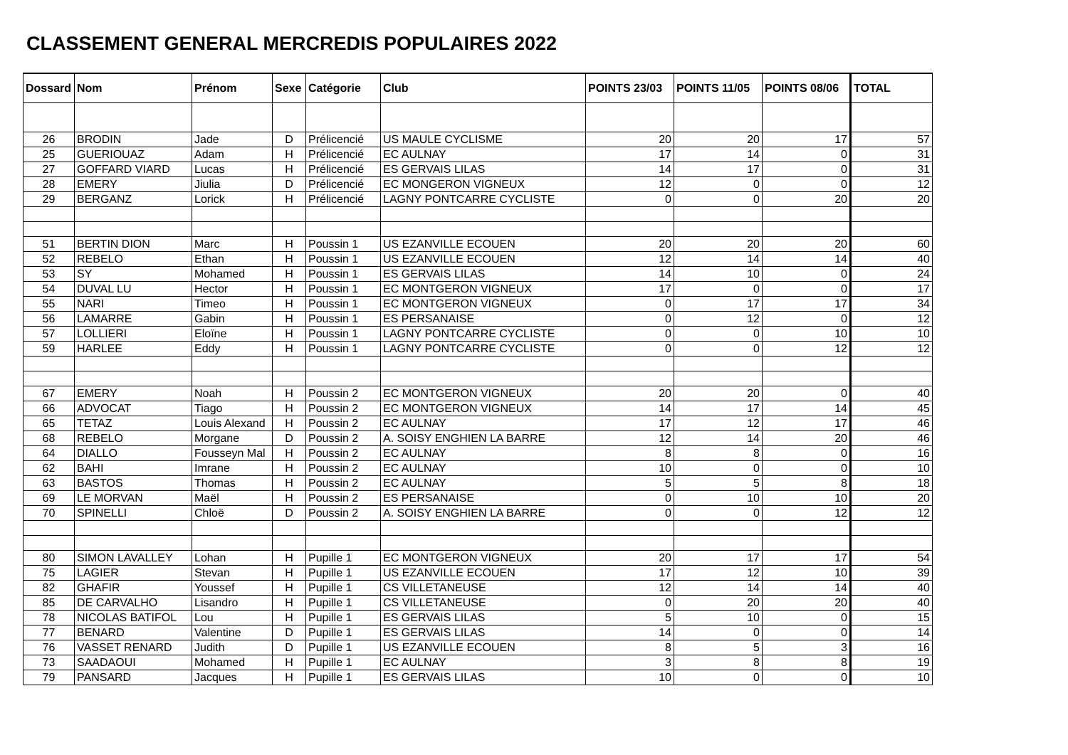CLASSEMENT GENERAL MERCREDIS POPULAIRES 2022
| Dossard | Nom | Prénom | Sexe | Catégorie | Club | POINTS 23/03 | POINTS 11/05 | POINTS 08/06 | TOTAL |
| --- | --- | --- | --- | --- | --- | --- | --- | --- | --- |
| 26 | BRODIN | Jade | D | Prélicencié | US MAULE CYCLISME | 20 | 20 | 17 | 57 |
| 25 | GUERIOUAZ | Adam | H | Prélicencié | EC AULNAY | 17 | 14 | 0 | 31 |
| 27 | GOFFARD VIARD | Lucas | H | Prélicencié | ES GERVAIS LILAS | 14 | 17 | 0 | 31 |
| 28 | EMERY | Jiulia | D | Prélicencié | EC MONGERON VIGNEUX | 12 | 0 | 0 | 12 |
| 29 | BERGANZ | Lorick | H | Prélicencié | LAGNY PONTCARRE CYCLISTE | 0 | 0 | 20 | 20 |
| 51 | BERTIN DION | Marc | H | Poussin 1 | US EZANVILLE ECOUEN | 20 | 20 | 20 | 60 |
| 52 | REBELO | Ethan | H | Poussin 1 | US EZANVILLE ECOUEN | 12 | 14 | 14 | 40 |
| 53 | SY | Mohamed | H | Poussin 1 | ES GERVAIS LILAS | 14 | 10 | 0 | 24 |
| 54 | DUVAL LU | Hector | H | Poussin 1 | EC MONTGERON VIGNEUX | 17 | 0 | 0 | 17 |
| 55 | NARI | Timeo | H | Poussin 1 | EC MONTGERON VIGNEUX | 0 | 17 | 17 | 34 |
| 56 | LAMARRE | Gabin | H | Poussin 1 | ES PERSANAISE | 0 | 12 | 0 | 12 |
| 57 | LOLLIERI | Eloïne | H | Poussin 1 | LAGNY PONTCARRE CYCLISTE | 0 | 0 | 10 | 10 |
| 59 | HARLEE | Eddy | H | Poussin 1 | LAGNY PONTCARRE CYCLISTE | 0 | 0 | 12 | 12 |
| 67 | EMERY | Noah | H | Poussin 2 | EC MONTGERON VIGNEUX | 20 | 20 | 0 | 40 |
| 66 | ADVOCAT | Tiago | H | Poussin 2 | EC MONTGERON VIGNEUX | 14 | 17 | 14 | 45 |
| 65 | TETAZ | Louis Alexand | H | Poussin 2 | EC AULNAY | 17 | 12 | 17 | 46 |
| 68 | REBELO | Morgane | D | Poussin 2 | A. SOISY ENGHIEN LA BARRE | 12 | 14 | 20 | 46 |
| 64 | DIALLO | Fousseyn Mal | H | Poussin 2 | EC AULNAY | 8 | 8 | 0 | 16 |
| 62 | BAHI | Imrane | H | Poussin 2 | EC AULNAY | 10 | 0 | 0 | 10 |
| 63 | BASTOS | Thomas | H | Poussin 2 | EC AULNAY | 5 | 5 | 8 | 18 |
| 69 | LE MORVAN | Maël | H | Poussin 2 | ES PERSANAISE | 0 | 10 | 10 | 20 |
| 70 | SPINELLI | Chloë | D | Poussin 2 | A. SOISY ENGHIEN LA BARRE | 0 | 0 | 12 | 12 |
| 80 | SIMON LAVALLEY | Lohan | H | Pupille 1 | EC MONTGERON VIGNEUX | 20 | 17 | 17 | 54 |
| 75 | LAGIER | Stevan | H | Pupille 1 | US EZANVILLE ECOUEN | 17 | 12 | 10 | 39 |
| 82 | GHAFIR | Youssef | H | Pupille 1 | CS VILLETANEUSE | 12 | 14 | 14 | 40 |
| 85 | DE CARVALHO | Lisandro | H | Pupille 1 | CS VILLETANEUSE | 0 | 20 | 20 | 40 |
| 78 | NICOLAS BATIFOL | Lou | H | Pupille 1 | ES GERVAIS LILAS | 5 | 10 | 0 | 15 |
| 77 | BENARD | Valentine | D | Pupille 1 | ES GERVAIS LILAS | 14 | 0 | 0 | 14 |
| 76 | VASSET RENARD | Judith | D | Pupille 1 | US EZANVILLE ECOUEN | 8 | 5 | 3 | 16 |
| 73 | SAADAOUI | Mohamed | H | Pupille 1 | EC AULNAY | 3 | 8 | 8 | 19 |
| 79 | PANSARD | Jacques | H | Pupille 1 | ES GERVAIS LILAS | 10 | 0 | 0 | 10 |